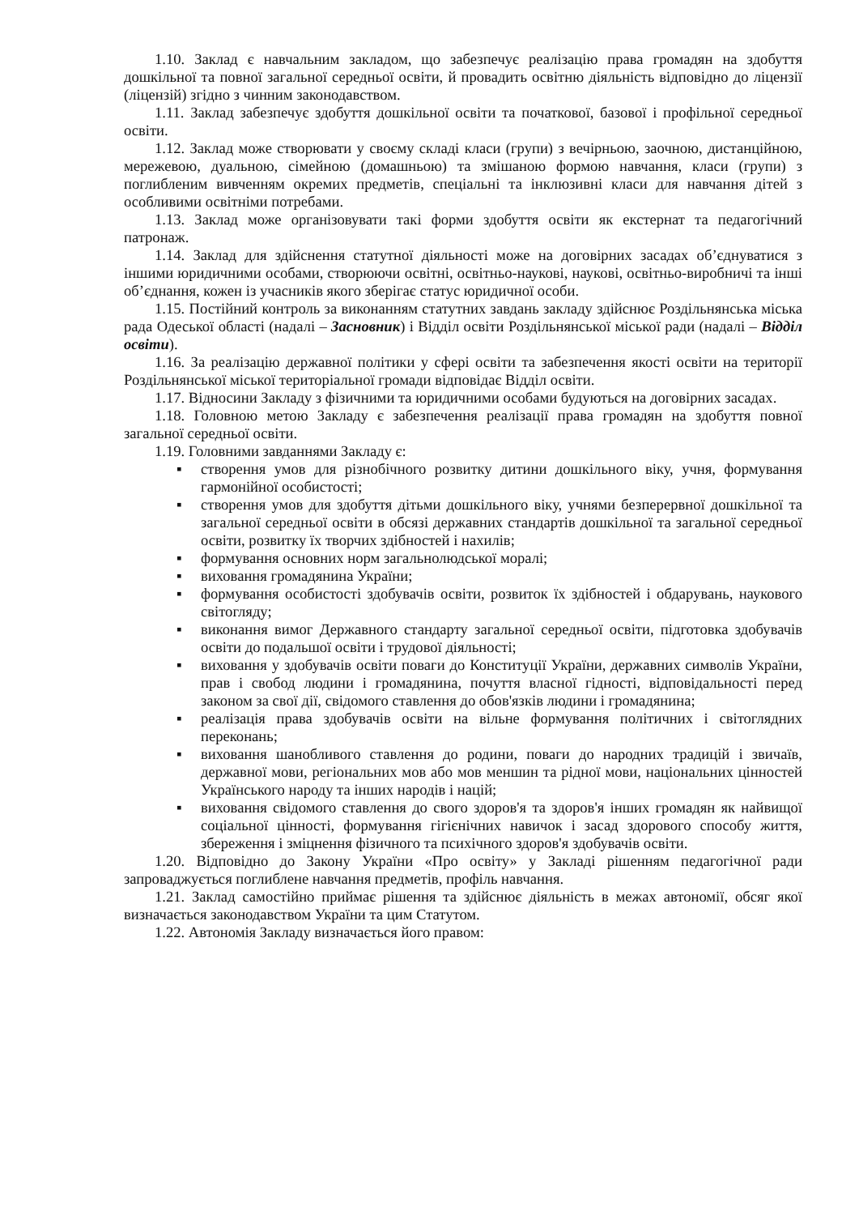1.10. Заклад є навчальним закладом, що забезпечує реалізацію права громадян на здобуття дошкільної та повної загальної середньої освіти, й провадить освітню діяльність відповідно до ліцензії (ліцензій) згідно з чинним законодавством.
1.11. Заклад забезпечує здобуття дошкільної освіти та початкової, базової і профільної середньої освіти.
1.12. Заклад може створювати у своєму складі класи (групи) з вечірньою, заочною, дистанційною, мережевою, дуальною, сімейною (домашньою) та змішаною формою навчання, класи (групи) з поглибленим вивченням окремих предметів, спеціальні та інклюзивні класи для навчання дітей з особливими освітніми потребами.
1.13. Заклад може організовувати такі форми здобуття освіти як екстернат та педагогічний патронаж.
1.14. Заклад для здійснення статутної діяльності може на договірних засадах об’єднуватися з іншими юридичними особами, створюючи освітні, освітньо-наукові, наукові, освітньо-виробничі та інші об’єднання, кожен із учасників якого зберігає статус юридичної особи.
1.15. Постійний контроль за виконанням статутних завдань закладу здійснює Роздільнянська міська рада Одеської області (надалі – Засновник) і Відділ освіти Роздільнянської міської ради (надалі – Відділ освіти).
1.16. За реалізацію державної політики у сфері освіти та забезпечення якості освіти на території Роздільнянської міської територіальної громади відповідає Відділ освіти.
1.17. Відносини Закладу з фізичними та юридичними особами будуються на договірних засадах.
1.18. Головною метою Закладу є забезпечення реалізації права громадян на здобуття повної загальної середньої освіти.
1.19. Головними завданнями Закладу є:
▪ створення умов для різнобічного розвитку дитини дошкільного віку, учня, формування гармонійної особистості;
▪ створення умов для здобуття дітьми дошкільного віку, учнями безперервної дошкільної та загальної середньої освіти в обсязі державних стандартів дошкільної та загальної середньої освіти, розвитку їх творчих здібностей і нахилів;
▪ формування основних норм загальнолюдської моралі;
▪ виховання громадянина України;
▪ формування особистості здобувачів освіти, розвиток їх здібностей і обдарувань, наукового світогляду;
▪ виконання вимог Державного стандарту загальної середньої освіти, підготовка здобувачів освіти до подальшої освіти і трудової діяльності;
▪ виховання у здобувачів освіти поваги до Конституції України, державних символів України, прав і свобод людини і громадянина, почуття власної гідності, відповідальності перед законом за свої дії, свідомого ставлення до обов'язків людини і громадянина;
▪ реалізація права здобувачів освіти на вільне формування політичних і світоглядних переконань;
▪ виховання шанобливого ставлення до родини, поваги до народних традицій і звичаїв, державної мови, регіональних мов або мов меншин та рідної мови, національних цінностей Українського народу та інших народів і націй;
▪ виховання свідомого ставлення до свого здоров'я та здоров'я інших громадян як найвищої соціальної цінності, формування гігієнічних навичок і засад здорового способу життя, збереження і зміцнення фізичного та психічного здоров'я здобувачів освіти.
1.20. Відповідно до Закону України «Про освіту» у Закладі рішенням педагогічної ради запроваджується поглиблене навчання предметів, профіль навчання.
1.21. Заклад самостійно приймає рішення та здійснює діяльність в межах автономії, обсяг якої визначається законодавством України та цим Статутом.
1.22. Автономія Закладу визначається його правом: